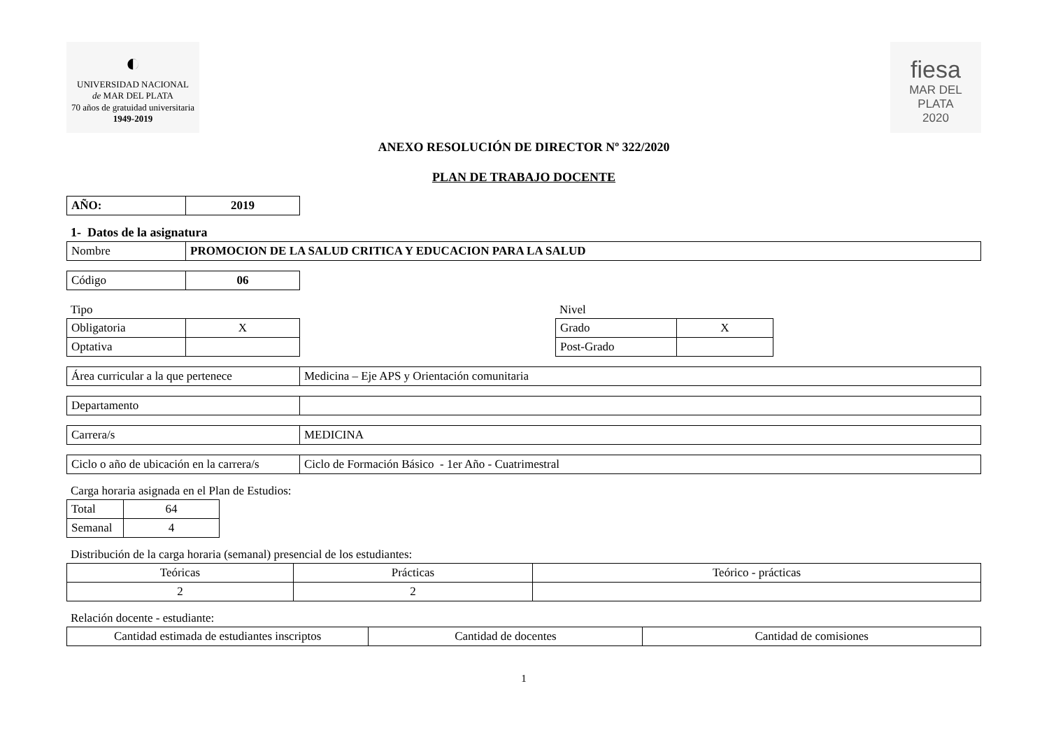◐
UNIVERSIDAD NACIONAL
de MAR DEL PLATA
70 años de gratuidad universitaria
1949-2019
fiesa
MAR DEL PLATA
2020
ANEXO RESOLUCIÓN DE DIRECTOR Nº 322/2020
PLAN DE TRABAJO DOCENTE
| AÑO: | 2019 |
1- Datos de la asignatura
| Nombre | PROMOCION DE LA SALUD CRITICA Y EDUCACION PARA LA SALUD |
| Código | 06 |
Tipo
| Obligatoria | X |
| Optativa | |
Nivel
| Grado | X |
| Post-Grado | |
| Área curricular a la que pertenece | Medicina – Eje APS y Orientación comunitaria |
| Departamento | |
| Carrera/s | MEDICINA |
| Ciclo o año de ubicación en la carrera/s | Ciclo de Formación Básico - 1er Año - Cuatrimestral |
Carga horaria asignada en el Plan de Estudios:
| Total | 64 |
| Semanal | 4 |
Distribución de la carga horaria (semanal) presencial de los estudiantes:
| Teóricas | Prácticas | Teórico - prácticas |
| --- | --- | --- |
| 2 | 2 | |
Relación docente - estudiante:
| Cantidad estimada de estudiantes inscriptos | Cantidad de docentes | Cantidad de comisiones |
| --- | --- | --- |
1